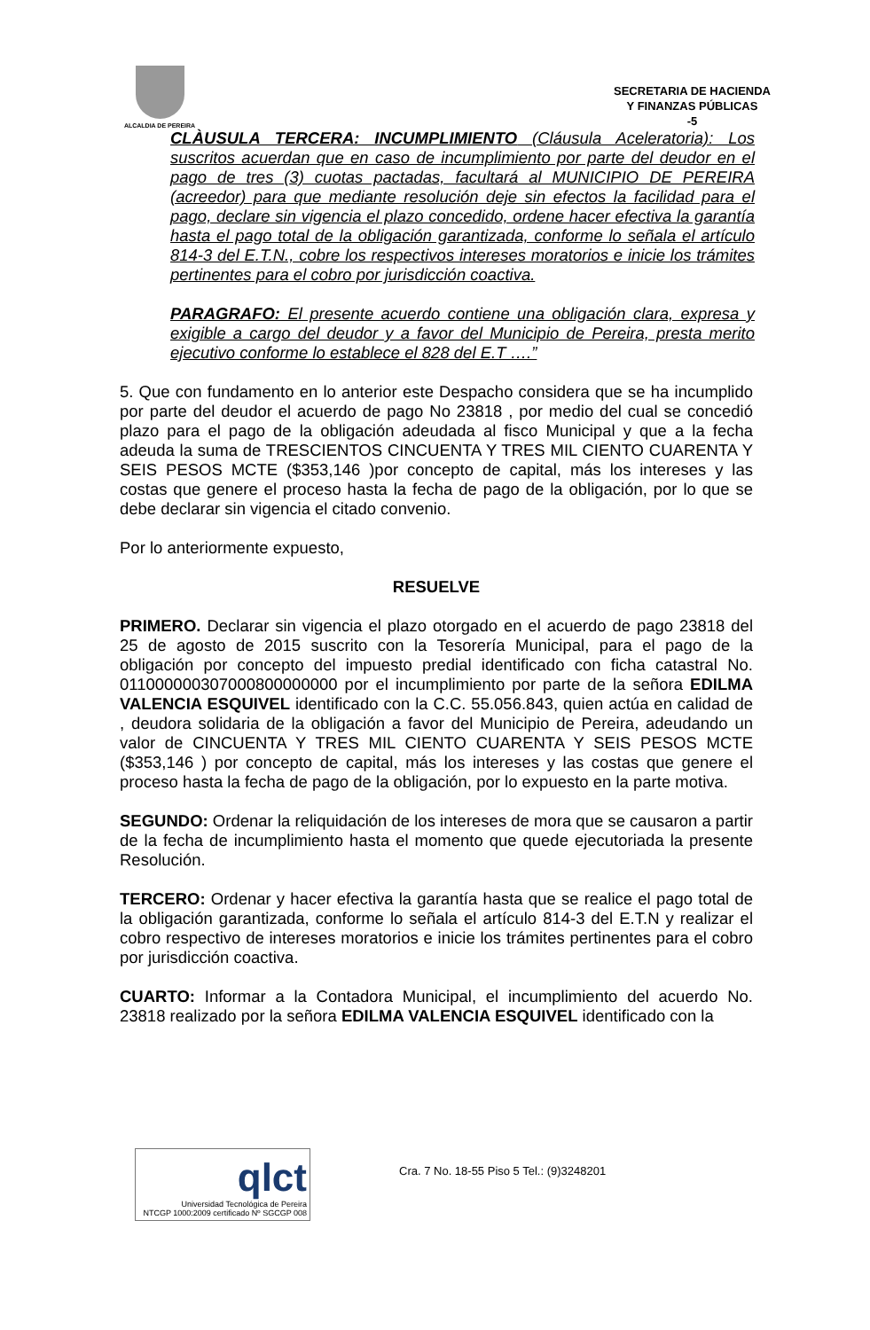ALCALDIA DE PEREIRA
SECRETARIA DE HACIENDA
Y FINANZAS PÚBLICAS
-5
CLÀUSULA TERCERA: INCUMPLIMIENTO (Cláusula Aceleratoria): Los suscritos acuerdan que en caso de incumplimiento por parte del deudor en el pago de tres (3) cuotas pactadas, facultará al MUNICIPIO DE PEREIRA (acreedor) para que mediante resolución deje sin efectos la facilidad para el pago, declare sin vigencia el plazo concedido, ordene hacer efectiva la garantía hasta el pago total de la obligación garantizada, conforme lo señala el artículo 814-3 del E.T.N., cobre los respectivos intereses moratorios e inicie los trámites pertinentes para el cobro por jurisdicción coactiva.
PARAGRAFO: El presente acuerdo contiene una obligación clara, expresa y exigible a cargo del deudor y a favor del Municipio de Pereira, presta merito ejecutivo conforme lo establece el 828 del E.T ….”
5. Que con fundamento en lo anterior este Despacho considera que se ha incumplido por parte del deudor el acuerdo de pago No 23818 , por medio del cual se concedió plazo para el pago de la obligación adeudada al fisco Municipal y que a la fecha adeuda la suma de TRESCIENTOS CINCUENTA Y TRES MIL CIENTO CUARENTA Y SEIS PESOS MCTE ($353,146 )por concepto de capital, más los intereses y las costas que genere el proceso hasta la fecha de pago de la obligación, por lo que se debe declarar sin vigencia el citado convenio.
Por lo anteriormente expuesto,
RESUELVE
PRIMERO. Declarar sin vigencia el plazo otorgado en el acuerdo de pago 23818 del 25 de agosto de 2015 suscrito con la Tesorería Municipal, para el pago de la obligación por concepto del impuesto predial identificado con ficha catastral No. 011000000307000800000000 por el incumplimiento por parte de la señora EDILMA VALENCIA ESQUIVEL identificado con la C.C. 55.056.843, quien actúa en calidad de , deudora solidaria de la obligación a favor del Municipio de Pereira, adeudando un valor de CINCUENTA Y TRES MIL CIENTO CUARENTA Y SEIS PESOS MCTE ($353,146 ) por concepto de capital, más los intereses y las costas que genere el proceso hasta la fecha de pago de la obligación, por lo expuesto en la parte motiva.
SEGUNDO: Ordenar la reliquidación de los intereses de mora que se causaron a partir de la fecha de incumplimiento hasta el momento que quede ejecutoriada la presente Resolución.
TERCERO: Ordenar y hacer efectiva la garantía hasta que se realice el pago total de la obligación garantizada, conforme lo señala el artículo 814-3 del E.T.N y realizar el cobro respectivo de intereses moratorios e inicie los trámites pertinentes para el cobro por jurisdicción coactiva.
CUARTO: Informar a la Contadora Municipal, el incumplimiento del acuerdo No. 23818 realizado por la señora EDILMA VALENCIA ESQUIVEL identificado con la
qlct
Universidad Tecnológica de Pereira
NTCGP 1000:2009 certificado Nº SGCGP 008
Cra. 7 No. 18-55 Piso 5 Tel.: (9)3248201